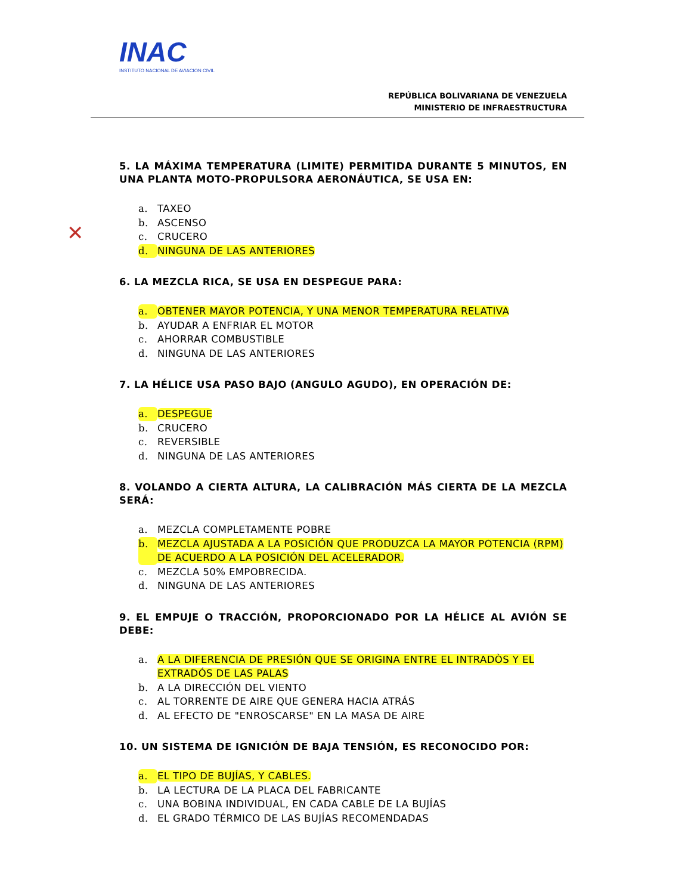INAC
INSTITUTO NACIONAL DE AVIACION CIVIL
REPÚBLICA BOLIVARIANA DE VENEZUELA
MINISTERIO DE INFRAESTRUCTURA
✕
5. LA MÁXIMA TEMPERATURA (LIMITE) PERMITIDA DURANTE 5 MINUTOS, EN UNA PLANTA MOTO-PROPULSORA AERONÁUTICA, SE USA EN:
a. TAXEO
b. ASCENSO
c. CRUCERO
d. NINGUNA DE LAS ANTERIORES
6. LA MEZCLA RICA, SE USA EN DESPEGUE PARA:
a. OBTENER MAYOR POTENCIA, Y UNA MENOR TEMPERATURA RELATIVA
b. AYUDAR A ENFRIAR EL MOTOR
c. AHORRAR COMBUSTIBLE
d. NINGUNA DE LAS ANTERIORES
7. LA HÉLICE USA PASO BAJO (ANGULO AGUDO), EN OPERACIÓN DE:
a. DESPEGUE
b. CRUCERO
c. REVERSIBLE
d. NINGUNA DE LAS ANTERIORES
8. VOLANDO A CIERTA ALTURA, LA CALIBRACIÓN MÁS CIERTA DE LA MEZCLA SERÁ:
a. MEZCLA COMPLETAMENTE POBRE
b. MEZCLA AJUSTADA A LA POSICIÓN QUE PRODUZCA LA MAYOR POTENCIA (RPM) DE ACUERDO A LA POSICIÓN DEL ACELERADOR.
c. MEZCLA 50% EMPOBRECIDA.
d. NINGUNA DE LAS ANTERIORES
9. EL EMPUJE O TRACCIÓN, PROPORCIONADO POR LA HÉLICE AL AVIÓN SE DEBE:
a. A LA DIFERENCIA DE PRESIÓN QUE SE ORIGINA ENTRE EL INTRADÒS Y EL EXTRADÓS DE LAS PALAS
b. A LA DIRECCIÓN DEL VIENTO
c. AL TORRENTE DE AIRE QUE GENERA HACIA ATRÁS
d. AL EFECTO DE "ENROSCARSE" EN LA MASA DE AIRE
10. UN SISTEMA DE IGNICIÓN DE BAJA TENSIÓN, ES RECONOCIDO POR:
a. EL TIPO DE BUJÍAS, Y CABLES.
b. LA LECTURA DE LA PLACA DEL FABRICANTE
c. UNA BOBINA INDIVIDUAL, EN CADA CABLE DE LA BUJÍAS
d. EL GRADO TÉRMICO DE LAS BUJÍAS RECOMENDADAS